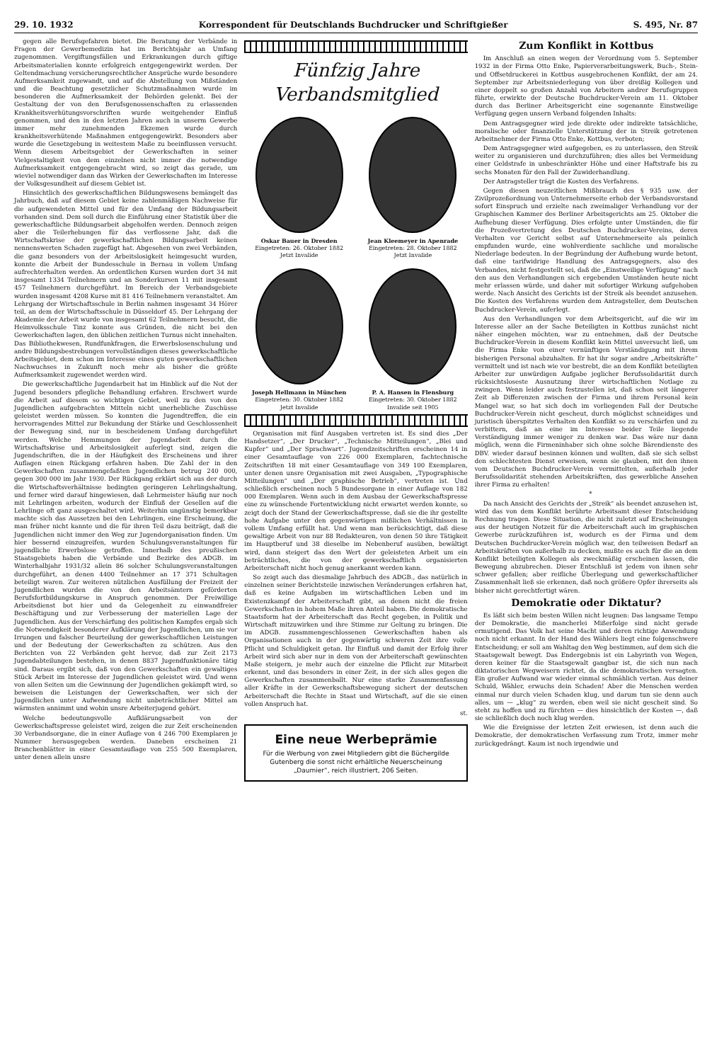29. 10. 1932 Korrespondent für Deutschlands Buchdrucker und Schriftgießer S. 495, Nr. 87
gegen alle Berufsgefahren bietet. Die Beratung der Verbände in Fragen der Gewerbemedizin hat im Berichtsjahr an Umfang zugenommen. Vergiftungsfällen und Erkrankungen durch giftige Arbeitsmaterialien konnte erfolgreich entgegengewirkt werden. Der Geltendmachung versicherungsrechtlicher Ansprüche wurde besondere Aufmerksamkeit zugewandt, und auf die Abstellung von Mißständen und die Beachtung gesetzlicher Schutzmaßnahmen wurde im besonderen die Aufmerksamkeit der Behörden gelenkt. Bei der Gestaltung der von den Berufsgenossenschaften zu erlassenden Krankheitsverhütungsvorschriften wurde weitgehender Einfluß genommen, und den in den letzten Jahren auch in unserm Gewerbe immer mehr zunehmenden Ekzemen wurde durch krankheitsverhütende Maßnahmen entgegengewirkt. Besonders aber wurde die Gesetzgebung in weitestem Maße zu beeinflussen versucht. Wenn diesem Arbeitsgebiet der Gewerkschaften in seiner Vielgestaltigkeit von dem einzelnen nicht immer die notwendige Aufmerksamkeit entgegengebracht wird, so zeigt das gerade, um wieviel notwendiger dann das Wirken der Gewerkschaften im Interesse der Volksgesundheit auf diesem Gebiet ist.
Hinsichtlich des gewerkschaftlichen Bildungswesens bemängelt das Jahrbuch, daß auf diesem Gebiet keine zahlenmäßigen Nachweise für die aufgewendeten Mittel und für den Umfang der Bildungsarbeit vorhanden sind. Dem soll durch die Einführung einer Statistik über die gewerkschaftliche Bildungsarbeit abgeholfen werden. Dennoch zeigen aber die Teilerhebungen für das verflossene Jahr, daß die Wirtschaftskrise der gewerkschaftlichen Bildungsarbeit keinen nennenswerten Schaden zugefügt hat. Abgesehen von zwei Verbänden, die ganz besonders von der Arbeitslosigkeit heimgesucht wurden, konnte die Arbeit der Bundesschule in Bernau in vollem Umfang aufrechterhalten werden. An ordentlichen Kursen wurden dort 34 mit insgesamt 1334 Teilnehmern und an Sonderkursen 11 mit insgesamt 457 Teilnehmern durchgeführt. Im Bereich der Verbandsgebiete wurden insgesamt 4208 Kurse mit 81 416 Teilnehmern veranstaltet. Am Lehrgang der Wirtschaftsschule in Berlin nahmen insgesamt 34 Hörer teil, an dem der Wirtschaftsschule in Düsseldorf 45. Der Lehrgang der Akademie der Arbeit wurde von insgesamt 62 Teilnehmern besucht, die Heimvolksschule Tinz konnte aus Gründen, die nicht bei den Gewerkschaften lagen, den üblichen zeitlichen Turnus nicht innehalten. Das Bibliothekwesen, Rundfunkfragen, die Erwerbslosenschulung und andre Bildungsbestrebungen vervollständigen dieses gewerkschaftliche Arbeitsgebiet, dem schon im Interesse eines guten gewerkschaftlichen Nachwuchses in Zukunft noch mehr als bisher die größte Aufmerksamkeit zugewendet werden wird.
Die gewerkschaftliche Jugendarbeit hat im Hinblick auf die Not der Jugend besonders pflegliche Behandlung erfahren. Erschwert wurde die Arbeit auf diesem so wichtigen Gebiet, weil zu den von den Jugendlichen aufgebrachten Mitteln nicht unerhebliche Zuschüsse geleistet werden müssen. So konnten die Jugendtreffen, die ein hervorragendes Mittel zur Bekundung der Stärke und Geschlossenheit der Bewegung sind, nur in bescheidenem Umfang durchgeführt werden. Welche Hemmungen der Jugendarbeit durch die Wirtschaftskrise und Arbeitslosigkeit auferlegt sind, zeigen die Jugendschriften, die in der Häufigkeit des Erscheinens und ihrer Auflagen einen Rückgang erfahren haben. Die Zahl der in den Gewerkschaften zusammengefaßten Jugendlichen betrug 240 000, gegen 300 000 im Jahr 1930. Der Rückgang erklärt sich aus der durch die Wirtschaftsverhältnisse bedingten geringeren Lehrlingshaltung, und ferner wird darauf hingewiesen, daß Lehrmeister häufig nur noch mit Lehrlingen arbeiten, wodurch der Einfluß der Gesellen auf die Lehrlinge oft ganz ausgeschaltet wird. Weiterhin ungünstig bemerkbar machte sich das Aussetzen bei den Lehrlingen, eine Erscheinung, die man früher nicht kannte und die für ihren Teil dazu beiträgt, daß die Jugendlichen nicht immer den Weg zur Jugendorganisation finden. Um hier bessernd einzugreifen, wurden Schulungsveranstaltungen für jugendliche Erwerbslose getroffen. Innerhalb des preußischen Staatsgebiets haben die Verbände und Bezirke des ADGB. im Winterhalbjahr 1931/32 allein 86 solcher Schulungsveranstaltungen durchgeführt, an denen 4400 Teilnehmer an 17 371 Schultagen beteiligt waren. Zur weiteren nützlichen Ausfüllung der Freizeit der Jugendlichen wurden die von den Arbeitsämtern geförderten Berufsfortbildungskurse in Anspruch genommen. Der Freiwillige Arbeitsdienst bot hier und da Gelegenheit zu einwandfreier Beschäftigung und zur Verbesserung der materiellen Lage der Jugendlichen. Aus der Verschärfung des politischen Kampfes ergab sich die Notwendigkeit besonderer Aufklärung der Jugendlichen, um sie vor Irrungen und falscher Beurteilung der gewerkschaftlichen Leistungen und der Bedeutung der Gewerkschaften zu schützen. Aus den Berichten von 22 Verbänden geht hervor, daß zur Zeit 2173 Jugendabteilungen bestehen, in denen 8837 Jugendfunktionäre tätig sind. Daraus ergibt sich, daß von den Gewerkschaften ein gewaltiges Stück Arbeit im Interesse der Jugendlichen geleistet wird. Und wenn von allen Seiten um die Gewinnung der Jugendlichen gekämpft wird, so beweisen die Leistungen der Gewerkschaften, wer sich der Jugendlichen unter Aufwendung nicht unbeträchtlicher Mittel am wärmsten annimmt und wohin unsre Arbeiterjugend gehört.
Welche bedeutungsvolle Aufklärungsarbeit von der Gewerkschaftspresse geleistet wird, zeigen die zur Zeit erscheinenden 30 Verbandsorgane, die in einer Auflage von 4 246 700 Exemplaren je Nummer herausgegeben werden. Daneben erscheinen 21 Branchenblätter in einer Gesamtauflage von 255 500 Exemplaren, unter denen allein unsre
Fünfzig Jahre
Verbandsmitglied
Oskar Bauer in Dresden
Eingetreten: 26. Oktober 1882
Jetzt Invalide
Jean Kleemeyer in Apenrade
Eingetreten: 28. Oktober 1882
Jetzt Invalide
Joseph Hellmann in München
Eingetreten: 30. Oktober 1882
Jetzt Invalide
P. A. Hansen in Flensburg
Eingetreten: 30. Oktober 1882
Invalide seit 1905
Organisation mit fünf Ausgaben vertreten ist. Es sind dies „Der Handsetzer“, „Der Drucker“, „Technische Mitteilungen“, „Blei und Kupfer“ und „Der Sprachwart“. Jugendzeitschriften erscheinen 14 in einer Gesamtauflage von 226 000 Exemplaren, fachtechnische Zeitschriften 18 mit einer Gesamtauflage von 349 100 Exemplaren, unter denen unsre Organisation mit zwei Ausgaben, „Typographische Mitteilungen“ und „Der graphische Betrieb“, vertreten ist. Und schließlich erscheinen noch 5 Bundesorgane in einer Auflage von 182 000 Exemplaren. Wenn auch in dem Ausbau der Gewerkschaftspresse eine zu wünschende Fortentwicklung nicht erwartet werden konnte, so zeigt doch der Stand der Gewerkschaftspresse, daß sie die ihr gestellte hohe Aufgabe unter den gegenwärtigen mißlichen Verhältnissen in vollem Umfang erfüllt hat. Und wenn man berücksichtigt, daß diese gewaltige Arbeit von nur 88 Redakteuren, von denen 50 ihre Tätigkeit im Hauptberuf und 38 dieselbe im Nebenberuf ausüben, bewältigt wird, dann steigert das den Wert der geleisteten Arbeit um ein beträchtliches, die von der gewerkschaftlich organisierten Arbeiterschaft nicht hoch genug anerkannt werden kann.
So zeigt auch das diesmalige Jahrbuch des ADGB., das natürlich in einzelnen seiner Berichtsteile inzwischen Veränderungen erfahren hat, daß es keine Aufgaben im wirtschaftlichen Leben und im Existenzkampf der Arbeiterschaft gibt, an denen nicht die freien Gewerkschaften in hohem Maße ihren Anteil haben. Die demokratische Staatsform hat der Arbeiterschaft das Recht gegeben, in Politik und Wirtschaft mitzuwirken und ihre Stimme zur Geltung zu bringen. Die im ADGB. zusammengeschlossenen Gewerkschaften haben als Organisationen auch in der gegenwärtig schweren Zeit ihre volle Pflicht und Schuldigkeit getan. Ihr Einfluß und damit der Erfolg ihrer Arbeit wird sich aber nur in dem von der Arbeiterschaft gewünschten Maße steigern, je mehr auch der einzelne die Pflicht zur Mitarbeit erkennt, und das besonders in einer Zeit, in der sich alles gegen die Gewerkschaften zusammenballt. Nur eine starke Zusammenfassung aller Kräfte in der Gewerkschaftsbewegung sichert der deutschen Arbeiterschaft die Rechte in Staat und Wirtschaft, auf die sie einen vollen Anspruch hat.
st.
Eine neue Werbeprämie
Für die Werbung von zwei Mitgliedern gibt die Büchergilde Gutenberg die sonst nicht erhältliche Neuerscheinung „Daumier“, reich illustriert, 206 Seiten.
Zum Konflikt in Kottbus
Im Anschluß an einen wegen der Verordnung vom 5. September 1932 in der Firma Otto Enke, Papierverarbeitungswerk, Buch-, Stein- und Offsetdruckerei in Kottbus ausgebrochenen Konflikt, der am 24. September zur Arbeitsniederlegung von über dreißig Kollegen und einer doppelt so großen Anzahl von Arbeitern andrer Berufsgruppen führte, erwirkte der Deutsche Buchdrucker-Verein am 11. Oktober durch das Berliner Arbeitsgericht eine sogenannte Einstweilige Verfügung gegen unsern Verband folgenden Inhalts:
Dem Antragsgegner wird jede direkte oder indirekte tatsächliche, moralische oder finanzielle Unterstützung der in Streik getretenen Arbeitnehmer der Firma Otto Enke, Kottbus, verboten;
Dem Antragsgegner wird aufgegeben, es zu unterlassen, den Streik weiter zu organisieren und durchzuführen; dies alles bei Vermeidung einer Geldstrafe in unbeschränkter Höhe und einer Haftstrafe bis zu sechs Monaten für den Fall der Zuwiderhandlung.
Der Antragsteller trägt die Kosten des Verfahrens.
Gegen diesen neuzeitlichen Mißbrauch des § 935 usw. der Zivilprozeßordnung von Unternehmerseite erhob der Verbandsvorstand sofort Einspruch und erzielte nach zweimaliger Verhandlung vor der Graphischen Kammer des Berliner Arbeitsgerichts am 25. Oktober die Aufhebung dieser Verfügung. Dies erfolgte unter Umständen, die für die Prozeßvertretung des Deutschen Buchdrucker-Vereins, deren Verhalten vor Gericht selbst auf Unternehmerseite als peinlich empfunden wurde, eine wohlverdiente sachliche und moralische Niederlage bedeuten. In der Begründung der Aufhebung wurde betont, daß eine tarifwidrige Handlung des Antragsgegners, also des Verbandes, nicht festgestellt sei, daß die „Einstweilige Verfügung“ nach den aus den Verhandlungen sich ergebenden Umständen heute nicht mehr erlassen würde, und daher mit sofortiger Wirkung aufgehoben werde. Nach Ansicht des Gerichts ist der Streik als beendet anzusehen. Die Kosten des Verfahrens wurden dem Antragsteller, dem Deutschen Buchdrucker-Verein, auferlegt.
Aus den Verhandlungen vor dem Arbeitsgericht, auf die wir im Interesse aller an der Sache Beteiligten in Kottbus zunächst nicht näher eingehen möchten, war zu entnehmen, daß der Deutsche Buchdrucker-Verein in diesem Konflikt kein Mittel unversucht ließ, um die Firma Enke von einer vernünftigen Verständigung mit ihrem bisherigen Personal abzuhalten. Er hat ihr sogar andre „Arbeitskräfte“ vermittelt und ist nach wie vor bestrebt, die an dem Konflikt beteiligten Arbeiter zur unwürdigen Aufgabe jeglicher Berufssolidarität durch rücksichtsloseste Ausnutzung ihrer wirtschaftlichen Notlage zu zwingen. Wenn leider auch festzustellen ist, daß schon seit längerer Zeit ab Differenzen zwischen der Firma und ihrem Personal kein Mangel war, so hat sich doch im vorliegenden Fall der Deutsche Buchdrucker-Verein nicht gescheut, durch möglichst schneidiges und juristisch überspitztes Verhalten den Konflikt so zu verschärfen und zu verbittern, daß an eine im Interesse beider Teile liegende Verständigung immer weniger zu denken war. Das wäre nur dann möglich, wenn die Firmeninhaber sich ohne solche Bärendienste des DBV. wieder darauf besinnen können und wollten, daß sie sich selbst den schlechtesten Dienst erweisen, wenn sie glauben, mit den ihnen vom Deutschen Buchdrucker-Verein vermittelten, außerhalb jeder Berufssolidarität stehenden Arbeitskräften, das gewerbliche Ansehen ihrer Firma zu erhalten!
*
Da nach Ansicht des Gerichts der „Streik“ als beendet anzusehen ist, wird das von dem Konflikt berührte Arbeitsamt dieser Entscheidung Rechnung tragen. Diese Situation, die nicht zuletzt auf Erscheinungen aus der heutigen Notzeit für die Arbeiterschaft auch im graphischen Gewerbe zurückzuführen ist, wodurch es der Firma und dem Deutschen Buchdrucker-Verein möglich war, den teilweisen Bedarf an Arbeitskräften von außerhalb zu decken, mußte es auch für die an dem Konflikt beteiligten Kollegen als zweckmäßig erscheinen lassen, die Bewegung abzubrechen. Dieser Entschluß ist jedem von ihnen sehr schwer gefallen; aber reifliche Überlegung und gewerkschaftlicher Zusammenhalt ließ sie erkennen, daß noch größere Opfer ihrerseits als bisher nicht gerechtfertigt wären.
Demokratie oder Diktatur?
Es läßt sich beim besten Willen nicht leugnen: Das langsame Tempo der Demokratie, die mancherlei Mißerfolge sind nicht gerade ermutigend. Das Volk hat seine Macht und deren richtige Anwendung noch nicht erkannt. In der Hand des Wählers liegt eine folgenschwere Entscheidung; er soll am Wahltag den Weg bestimmen, auf dem sich die Staatsgewalt bewegt. Das Endergebnis ist ein Labyrinth von Wegen, deren keiner für die Staatsgewalt gangbar ist, die sich nun nach diktatorischen Wegweisern richtet, da die demokratischen versagten. Ein großer Aufwand war wieder einmal schmählich vertan. Aus deiner Schuld, Wähler, erwuchs dein Schaden! Aber die Menschen werden einmal nur durch vielen Schaden klug, und darum tun sie denn auch alles, um — „klug“ zu werden, eben weil sie nicht gescheit sind. So steht zu hoffen und zu fürchten — dies hinsichtlich der Kosten —, daß sie schließlich doch noch klug werden.
Wie die Ereignisse der letzten Zeit erwiesen, ist denn auch die Demokratie, der demokratischen Verfassung zum Trotz, immer mehr zurückgedrängt. Kaum ist noch irgendwie und